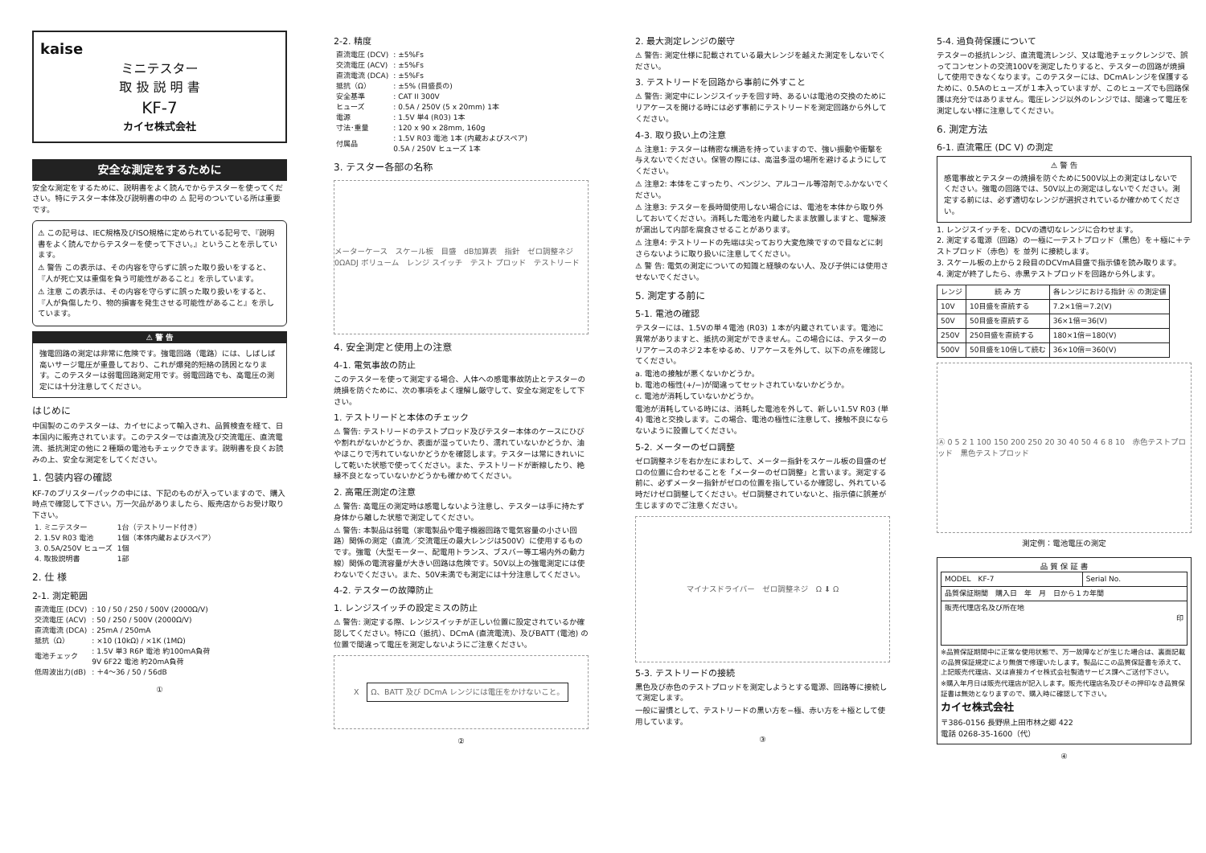kaise
ミニテスター
取 扱 説 明 書
KF-7
カイセ株式会社
安全な測定をするために
安全な測定をするために、説明書をよく読んでからテスターを使ってください。特にテスター本体及び説明書の中の ⚠ 記号のついている所は重要です。
⚠ この記号は、IEC規格及びISO規格に定められている記号で、『説明書をよく読んでからテスターを使って下さい。』ということを示しています。
⚠ 警告 この表示は、その内容を守らずに誤った取り扱いをすると、『人が死亡又は重傷を負う可能性があること』を示しています。
⚠ 注意 この表示は、その内容を守らずに誤った取り扱いをすると、『人が負傷したり、物的損害を発生させる可能性があること』を示しています。
⚠ 警 告
強電回路の測定は非常に危険です。強電回路（電路）には、しばしば高いサージ電圧が重畳しており、これが爆発的短絡の誘因となります。このテスターは弱電回路測定用です。弱電回路でも、高電圧の測定には十分注意してください。
はじめに
中国製のこのテスターは、カイセによって輸入され、品質検査を経て、日本国内に販売されています。このテスターでは直流及び交流電圧、直流電流、抵抗測定の他に２種類の電池もチェックできます。説明書を良くお読みの上、安全な測定をしてください。
1. 包装内容の確認
KF-7のブリスターパックの中には、下記のものが入っていますので、購入時点で確認して下さい。万一欠品がありましたら、販売店からお受け取り下さい。
| 1. ミニテスター | 1台（テストリード付き） |
| 2. 1.5V R03 電池 | 1個（本体内蔵およびスペア） |
| 3. 0.5A/250V ヒューズ | 1個 |
| 4. 取扱説明書 | 1部 |
2. 仕 様
2-1. 測定範囲
| 直流電圧 (DCV) | : 10 / 50 / 250 / 500V (2000Ω/V) |
| 交流電圧 (ACV) | : 50 / 250 / 500V (2000Ω/V) |
| 直流電流 (DCA) | : 25mA / 250mA |
| 抵抗（Ω） | : ×10 (10kΩ) / ×1K (1MΩ) |
| 電池チェック | : 1.5V 単3 R6P 電池 約100mA負荷 9V 6F22 電池 約20mA負荷 |
| 低周波出力(dB) | : ＋4〜36 / 50 / 56dB |
①
2-2. 精度
| 直流電圧 (DCV) | : ±5%Fs |
| 交流電圧 (ACV) | : ±5%Fs |
| 直流電流 (DCA) | : ±5%Fs |
| 抵抗（Ω） | : ±5% (目盛長の) |
| 安全基準 | : CAT II 300V |
| ヒューズ | : 0.5A / 250V (5 x 20mm) 1本 |
| 電源 | : 1.5V 単4 (R03) 1本 |
| 寸法･重量 | : 120 x 90 x 28mm, 160g |
| 付属品 | : 1.5V R03 電池 1本 (内蔵およびスペア) 0.5A / 250V ヒューズ 1本 |
3. テスター各部の名称
メーターケース　スケール板　目盛　dB加算表　指針　ゼロ調整ネジ　0ΩADJ ボリューム　レンジ スイッチ　テスト プロッド　テストリード
4. 安全測定と使用上の注意
4-1. 電気事故の防止
このテスターを使って測定する場合、人体への感電事故防止とテスターの焼損を防ぐために、次の事項をよく理解し厳守して、安全な測定をして下さい。
1. テストリードと本体のチェック
⚠ 警告: テストリードのテストプロッド及びテスター本体のケースにひびや割れがないかどうか、表面が湿っていたり、濡れていないかどうか、油やほこりで汚れていないかどうかを確認します。テスターは常にきれいにして乾いた状態で使ってください。また、テストリードが断線したり、絶縁不良となっていないかどうかも確かめてください。
2. 高電圧測定の注意
⚠ 警告: 高電圧の測定時は感電しないよう注意し、テスターは手に持たず身体から離した状態で測定してください。
⚠ 警告: 本製品は弱電（家電製品や電子機器回路で電気容量の小さい回路）関係の測定（直流／交流電圧の最大レンジは500V）に使用するものです。強電（大型モーター、配電用トランス、ブスバー等工場内外の動力線）関係の電流容量が大きい回路は危険です。50V以上の強電測定には使わないでください。また、50V未満でも測定には十分注意してください。
4-2. テスターの故障防止
1. レンジスイッチの設定ミスの防止
⚠ 警告: 測定する際、レンジスイッチが正しい位置に設定されているか確認してください。特にΩ（抵抗）、DCmA (直流電流)、及びBATT (電池) の位置で間違って電圧を測定しないようにご注意ください。
X　Ω、BATT 及び DCmA レンジには電圧をかけないこと。
②
2. 最大測定レンジの厳守
⚠ 警告: 測定仕様に記載されている最大レンジを越えた測定をしないでください。
3. テストリードを回路から事前に外すこと
⚠ 警告: 測定中にレンジスイッチを回す時、あるいは電池の交換のためにリアケースを開ける時には必ず事前にテストリードを測定回路から外してください。
4-3. 取り扱い上の注意
⚠ 注意1: テスターは精密な構造を持っていますので、強い振動や衝撃を与えないでください。保管の際には、高温多湿の場所を避けるようにしてください。
⚠ 注意2: 本体をこすったり、ベンジン、アルコール等溶剤でふかないでください。
⚠ 注意3: テスターを長時間使用しない場合には、電池を本体から取り外しておいてください。消耗した電池を内蔵したまま放置しますと、電解液が漏出して内部を腐食させることがあります。
⚠ 注意4: テストリードの先端は尖っており大変危険ですので目などに刺さらないように取り扱いに注意してください。
⚠ 警 告: 電気の測定についての知識と経験のない人、及び子供には使用させないでください。
5. 測定する前に
5-1. 電池の確認
テスターには、1.5Vの単４電池 (R03) １本が内蔵されています。電池に異常がありますと、抵抗の測定ができません。この場合には、テスターのリアケースのネジ２本をゆるめ、リアケースを外して、以下の点を確認してください。
a. 電池の接触が悪くないかどうか。
b. 電池の極性(+/−)が間違ってセットされていないかどうか。
c. 電池が消耗していないかどうか。
電池が消耗している時には、消耗した電池を外して、新しい1.5V R03 (単4) 電池と交換します。この場合、電池の極性に注意して、接触不良にならないように設置してください。
5-2. メーターのゼロ調整
ゼロ調整ネジを右か左にまわして、メーター指針をスケール板の目盛のゼロの位置に合わせることを「メーターのゼロ調整」と言います。測定する前に、必ずメーター指針がゼロの位置を指しているか確認し、外れている時だけゼロ調整してください。ゼロ調整されていないと、指示値に誤差が生じますのでご注意ください。
マイナスドライバー　ゼロ調整ネジ　Ω ⬇ Ω
5-3. テストリードの接続
黒色及び赤色のテストプロッドを測定しようとする電源、回路等に接続して測定します。
一般に習慣として、テストリードの黒い方を−極、赤い方を＋極として使用しています。
③
5-4. 過負荷保護について
テスターの抵抗レンジ、直流電流レンジ、又は電池チェックレンジで、誤ってコンセントの交流100Vを測定したりすると、テスターの回路が焼損して使用できなくなります。このテスターには、DCmAレンジを保護するために、0.5Aのヒューズが１本入っていますが、このヒューズでも回路保護は充分ではありません。電圧レンジ以外のレンジでは、間違って電圧を測定しない様に注意してください。
6. 測定方法
6-1. 直流電圧 (DC V) の測定
⚠ 警 告
感電事故とテスターの焼損を防ぐために500V以上の測定はしないでください。強電の回路では、50V以上の測定はしないでください。測定する前には、必ず適切なレンジが選択されているか確かめてください。
1. レンジスイッチを、DCVの適切なレンジに合わせます。
2. 測定する電源（回路）の一極に一テストプロッド（黒色）を＋極に＋テストプロッド（赤色）を 並列 に接続します。
3. スケール板の上から２段目のDCVmA目盛で指示値を読み取ります。
4. 測定が終了したら、赤黒テストプロッドを回路から外します。
| レンジ | 読 み 方 | 各レンジにおける指針 Ⓐ の測定値 |
| --- | --- | --- |
| 10V | 10目盛を直読する | 7.2×1倍＝7.2(V) |
| 50V | 50目盛を直読する | 36×1倍＝36(V) |
| 250V | 250目盛を直読する | 180×1倍＝180(V) |
| 500V | 50目盛を10倍して読む | 36×10倍＝360(V) |
Ⓐ 0 5 2 1 100 150 200 250 20 30 40 50 4 6 8 10　赤色テストプロッド　黒色テストプロッド
測定例：電池電圧の測定
品 質 保 証 書
| MODEL KF-7 | Serial No. |
| 品質保証期間 購入日 年 月 日から１カ年間 | |
| 販売代理店名及び所在地 印 | |
※品質保証期間中に正常な使用状態で、万一故障などが生じた場合は、裏面記載の品質保証規定により無償で修理いたします。製品にこの品質保証書を添えて、上記販売代理店、又は直接カイセ株式会社製造サービス課へご送付下さい。
※購入年月日は販売代理店が記入します。販売代理店名及びその押印なき品質保証書は無効となりますので、購入時に確認して下さい。
カイセ株式会社
〒386-0156 長野県上田市林之郷 422
電話 0268-35-1600（代）
④